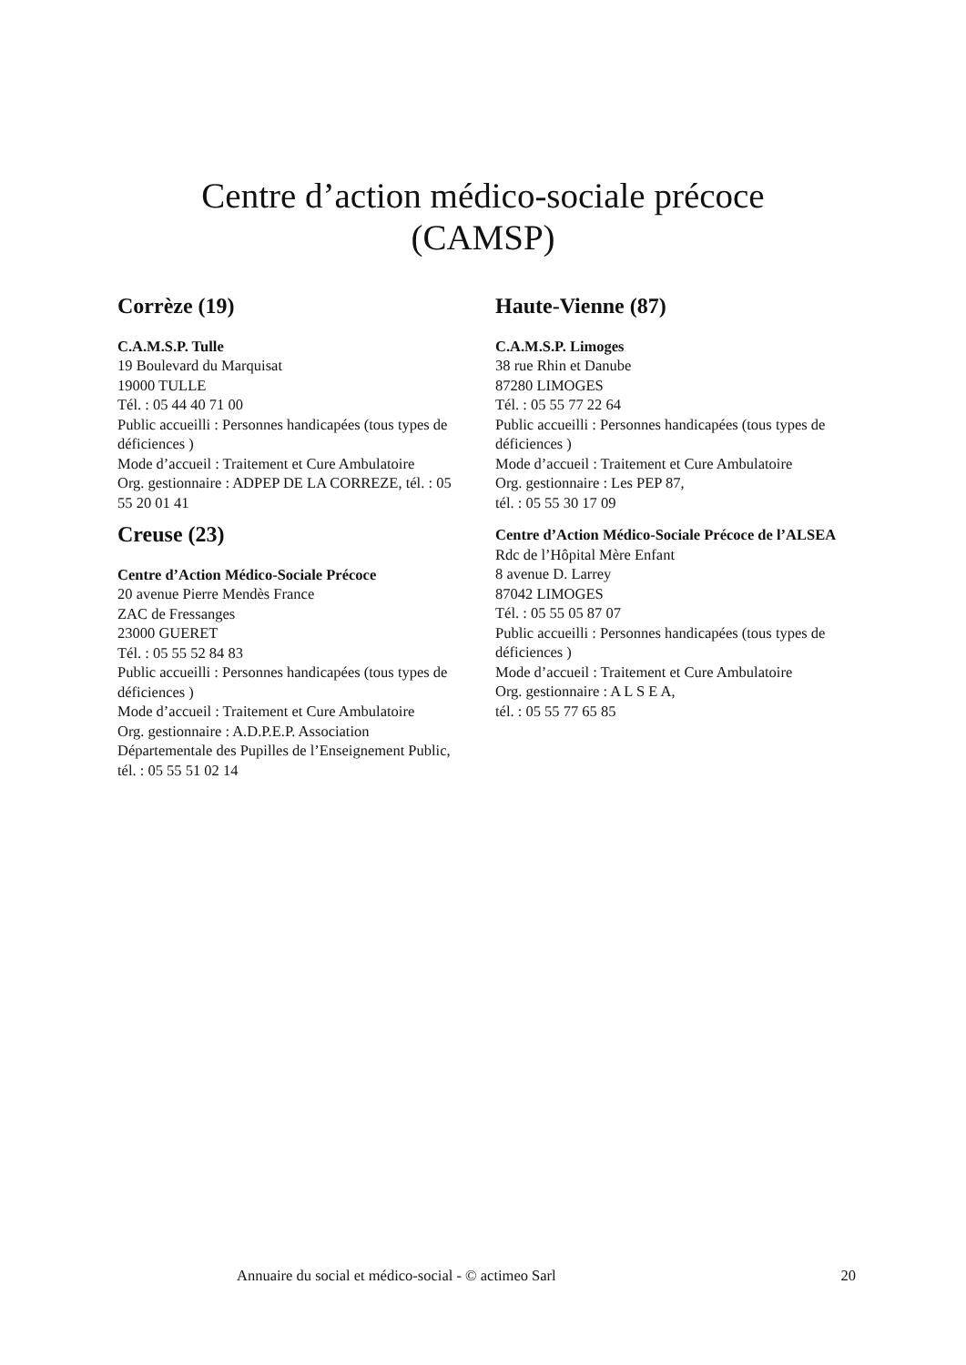Centre d’action médico-sociale précoce
(CAMSP)
Corrèze (19)
C.A.M.S.P. Tulle
19 Boulevard du Marquisat
19000 TULLE
Tél. : 05 44 40 71 00
Public accueilli : Personnes handicapées (tous types de déficiences )
Mode d’accueil : Traitement et Cure Ambulatoire
Org. gestionnaire : ADPEP DE LA CORREZE, tél. : 05 55 20 01 41
Creuse (23)
Centre d’Action Médico-Sociale Précoce
20 avenue Pierre Mendès France
ZAC de Fressanges
23000 GUERET
Tél. : 05 55 52 84 83
Public accueilli : Personnes handicapées (tous types de déficiences )
Mode d’accueil : Traitement et Cure Ambulatoire
Org. gestionnaire : A.D.P.E.P. Association Départementale des Pupilles de l’Enseignement Public, tél. : 05 55 51 02 14
Haute-Vienne (87)
C.A.M.S.P. Limoges
38 rue Rhin et Danube
87280 LIMOGES
Tél. : 05 55 77 22 64
Public accueilli : Personnes handicapées (tous types de déficiences )
Mode d’accueil : Traitement et Cure Ambulatoire
Org. gestionnaire : Les PEP 87,
tél. : 05 55 30 17 09
Centre d’Action Médico-Sociale Précoce de l’ALSEA
Rdc de l’Hôpital Mère Enfant
8 avenue D. Larrey
87042 LIMOGES
Tél. : 05 55 05 87 07
Public accueilli : Personnes handicapées (tous types de déficiences )
Mode d’accueil : Traitement et Cure Ambulatoire
Org. gestionnaire : A L S E A,
tél. : 05 55 77 65 85
Annuaire du social et médico-social - © actimeo Sarl 20